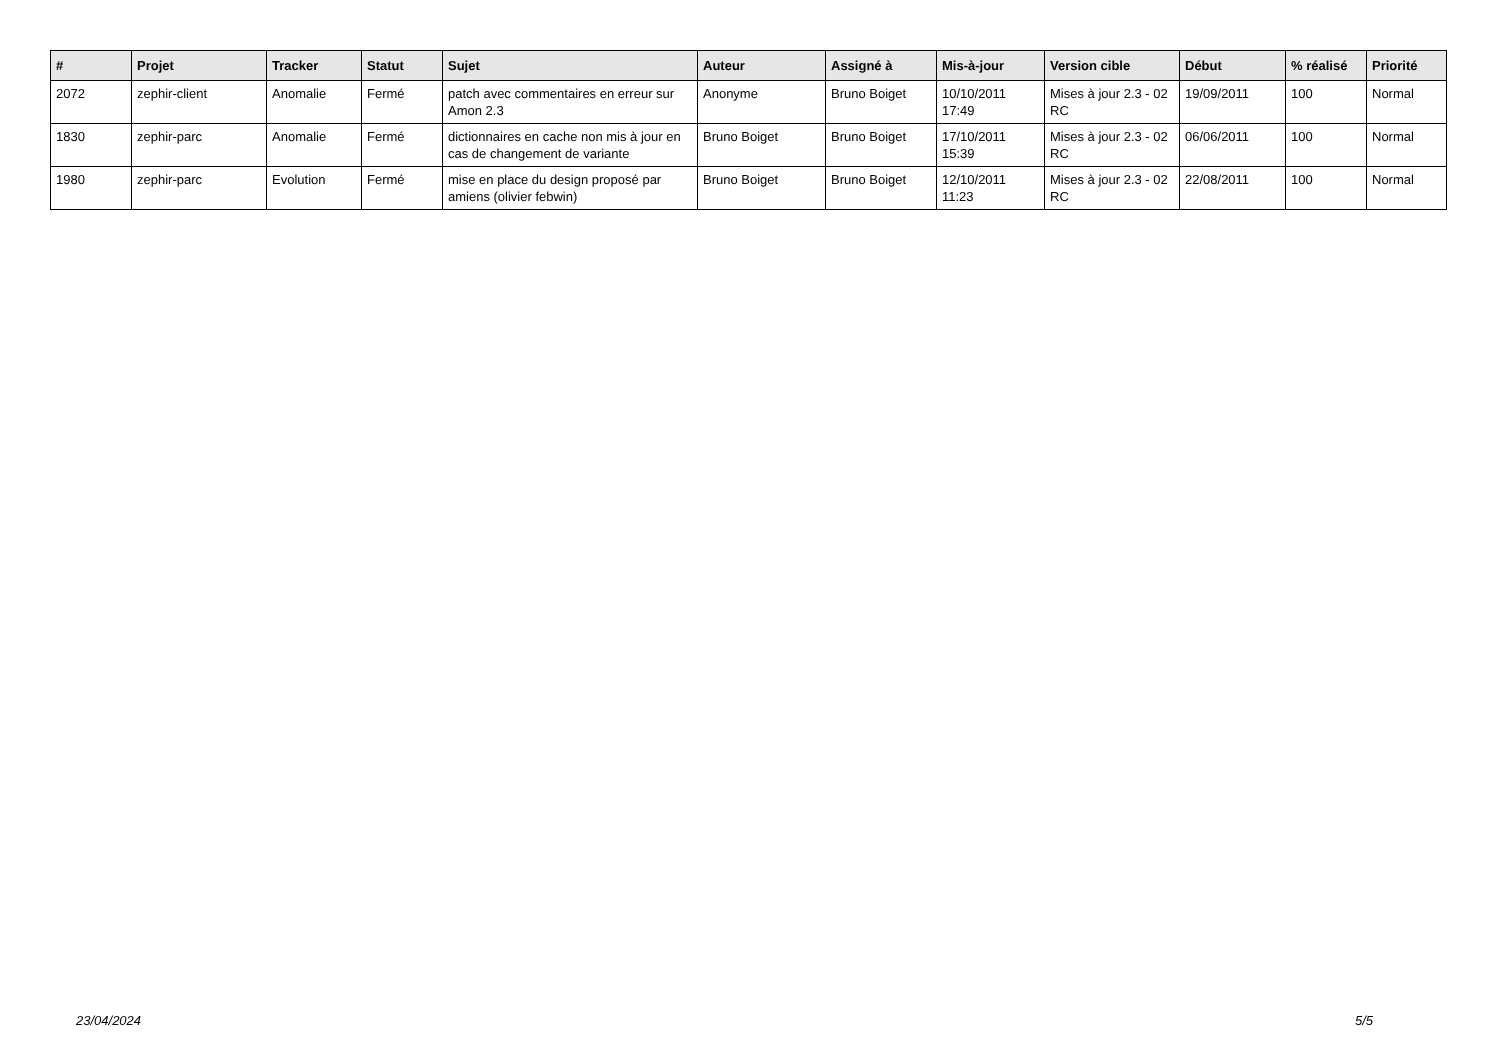| # | Projet | Tracker | Statut | Sujet | Auteur | Assigné à | Mis-à-jour | Version cible | Début | % réalisé | Priorité |
| --- | --- | --- | --- | --- | --- | --- | --- | --- | --- | --- | --- |
| 2072 | zephir-client | Anomalie | Fermé | patch avec commentaires en erreur sur Amon 2.3 | Anonyme | Bruno Boiget | 10/10/2011 17:49 | Mises à jour 2.3 - 02 RC | 19/09/2011 | 100 | Normal |
| 1830 | zephir-parc | Anomalie | Fermé | dictionnaires en cache non mis à jour en cas de changement de variante | Bruno Boiget | Bruno Boiget | 17/10/2011 15:39 | Mises à jour 2.3 - 02 RC | 06/06/2011 | 100 | Normal |
| 1980 | zephir-parc | Evolution | Fermé | mise en place du design proposé par amiens (olivier febwin) | Bruno Boiget | Bruno Boiget | 12/10/2011 11:23 | Mises à jour 2.3 - 02 RC | 22/08/2011 | 100 | Normal |
23/04/2024 5/5